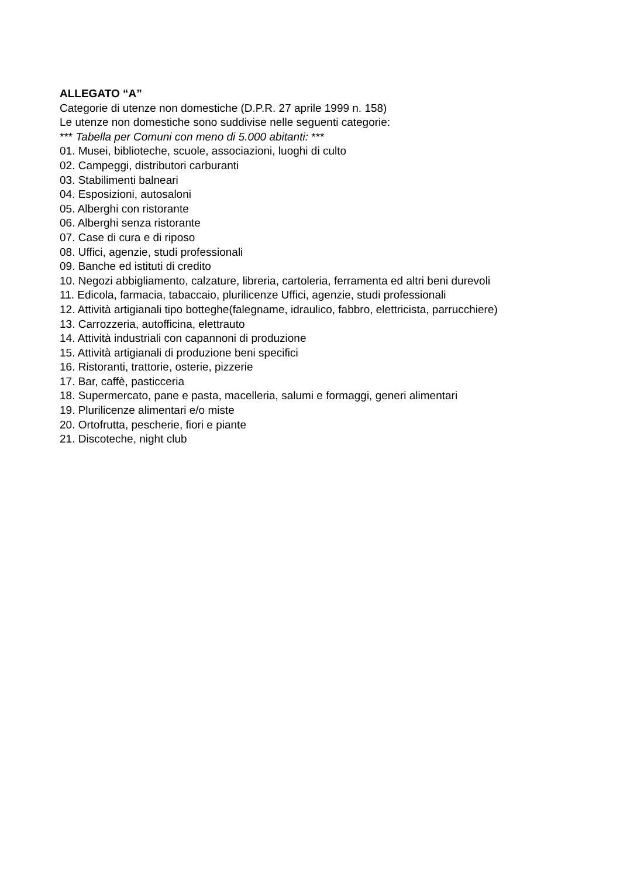ALLEGATO “A”
Categorie di utenze non domestiche (D.P.R. 27 aprile 1999 n. 158)
Le utenze non domestiche sono suddivise nelle seguenti categorie:
*** Tabella per Comuni con meno di 5.000 abitanti: ***
01. Musei, biblioteche, scuole, associazioni, luoghi di culto
02. Campeggi, distributori carburanti
03. Stabilimenti balneari
04. Esposizioni, autosaloni
05. Alberghi con ristorante
06. Alberghi senza ristorante
07. Case di cura e di riposo
08. Uffici, agenzie, studi professionali
09. Banche ed istituti di credito
10. Negozi abbigliamento, calzature, libreria, cartoleria, ferramenta ed altri beni durevoli
11. Edicola, farmacia, tabaccaio, plurilicenze Uffici, agenzie, studi professionali
12. Attività artigianali tipo botteghe(falegname, idraulico, fabbro, elettricista, parrucchiere)
13. Carrozzeria, autofficina, elettrauto
14. Attività industriali con capannoni di produzione
15. Attività artigianali di produzione beni specifici
16. Ristoranti, trattorie, osterie, pizzerie
17. Bar, caffè, pasticceria
18. Supermercato, pane e pasta, macelleria, salumi e formaggi, generi alimentari
19. Plurilicenze alimentari e/o miste
20. Ortofrutta, pescherie, fiori e piante
21. Discoteche, night club